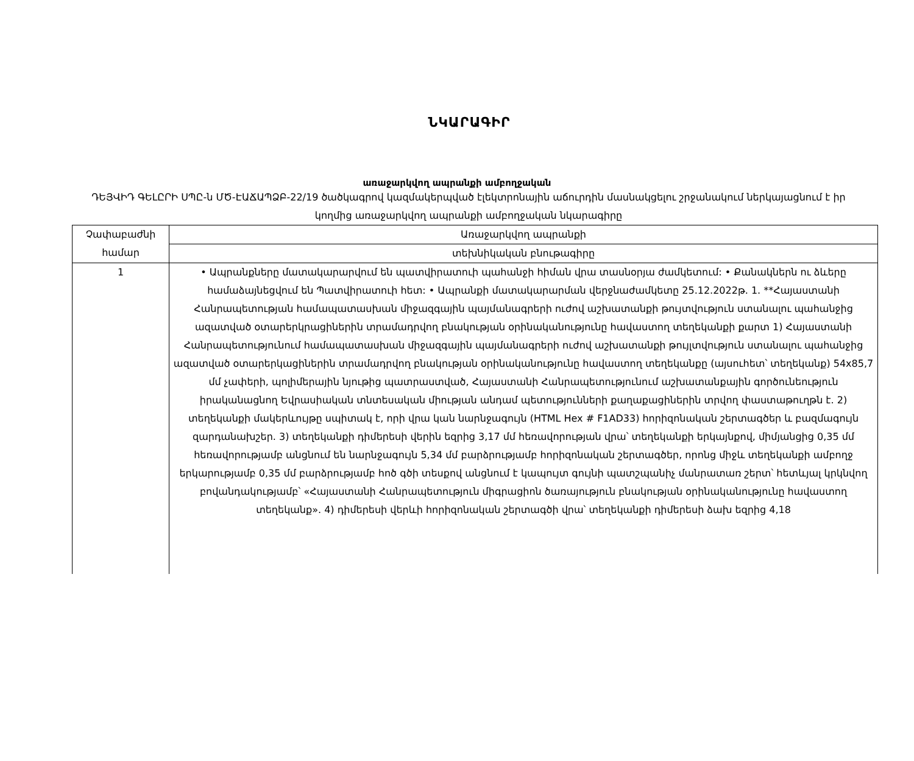ՆԿԱՐԱԳԻՐ
առաջարկվող ապրանքի ամբողջական
ԴԵՅՎԻԴ ԳԵԼԸՐԻ ՍՊԸ-ն ՄԾ-ԷԱՃԱՊՁԲ-22/19 ծածկագրով կազմակերպված էլեկտրոնային աճուրդին մասնակցելու շրջանակում ներկայացնում է իր կողմից առաջարկվող ապրանքի ամբողջական նկարագիրը
| Չափաբաժնի համար | Առաջարկվող ապրանքի |
| --- | --- |
| | տեխնիկական բնութագիրը |
| 1 | • Ապրանքները մատակարարվում են պատվիրատուի պահանջի հիման վրա տասնօրյա ժամկետում: • Քանակներն ու ձևերը համաձայնեցվում են Պատվիրատուի հետ: • Ապրանքի մատակարարման վերջնաժամկետը 25.12.2022թ. 1. **Հայաստանի Հանրապետության համապատասխան միջազգային պայմանագրերի ուժով աշխատանքի թույտվություն ստանալու պահանջից ազատված օտարերկրացիներին տրամադրվող բնակության օրինականությունը հավաստող տեղեկանքի քարտ 1) Հայաստանի Հանրապետությունում համապատասխան միջազգային պայմանագրերի ուժով աշխատանքի թույլտվություն ստանալու պահանջից ազատված օտարերկացիներին տրամադրվող բնակության օրինականությունը հավաստող տեղեկանքը (այսուհետ՝ տեղեկանք) 54x85,7 մմ չափերի, պոլիմերային նյութից պատրաստված, Հայաստանի Հանրապետությունում աշխատանքային գործունեություն իրականացնող Եվրասիական տնտեսական միության անդամ պետությունների քաղաքացիներին տրվող փաստաթուղթն է. 2) տեղեկանքի մակերևույթը սպիտակ է, որի վրա կան նարնջագույն (HTML Hex # F1AD33) հորիզոնական շերտագծեր և բազմագույն զարդանախշեր. 3) տեղեկանքի դիմերեսի վերին եզրից 3,17 մմ հեռավորության վրա՝ տեղեկանքի երկայնքով, միմյանցից 0,35 մմ հեռավորությամբ անցնում են նարնջագույն 5,34 մմ բարձրությամբ հորիզոնական շերտագծեր, որոնց միջև տեղեկանքի ամբողջ երկարությամբ 0,35 մմ բարձրությամբ հոծ գծի տեսքով անցնում է կապույտ գույնի պատշպանիչ մանրատառ շերտ՝ հետևյալ կրկնվող բովանդակությամբ՝ «Հայաստանի Հանրապետություն միգրացիոն ծառայություն բնակության օրինականությունը հավաստող տեղեկանք». 4) դիմերեսի վերևի հորիզոնական շերտագծի վրա՝ տեղեկանքի դիմերեսի ձախ եզրից 4,18 |